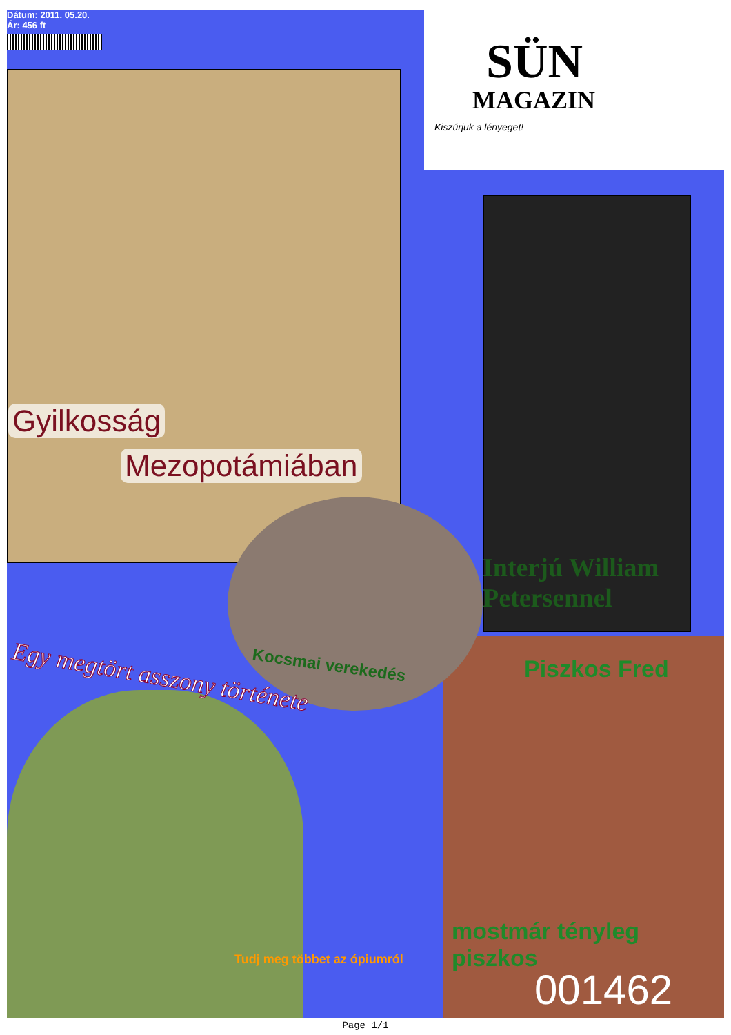Dátum: 2011. 05.20.
Ár: 456 ft
SÜN
MAGAZIN
Kiszúrjuk a lényeget!
Gyilkosság
Mezopotámiában
Interjú William Petersennel
Kocsmai verekedés Piszkos Fred
Egy megtört asszony története
Tudj meg többet az ópiumról
mostmár tényleg piszkos
001462
Page 1/1